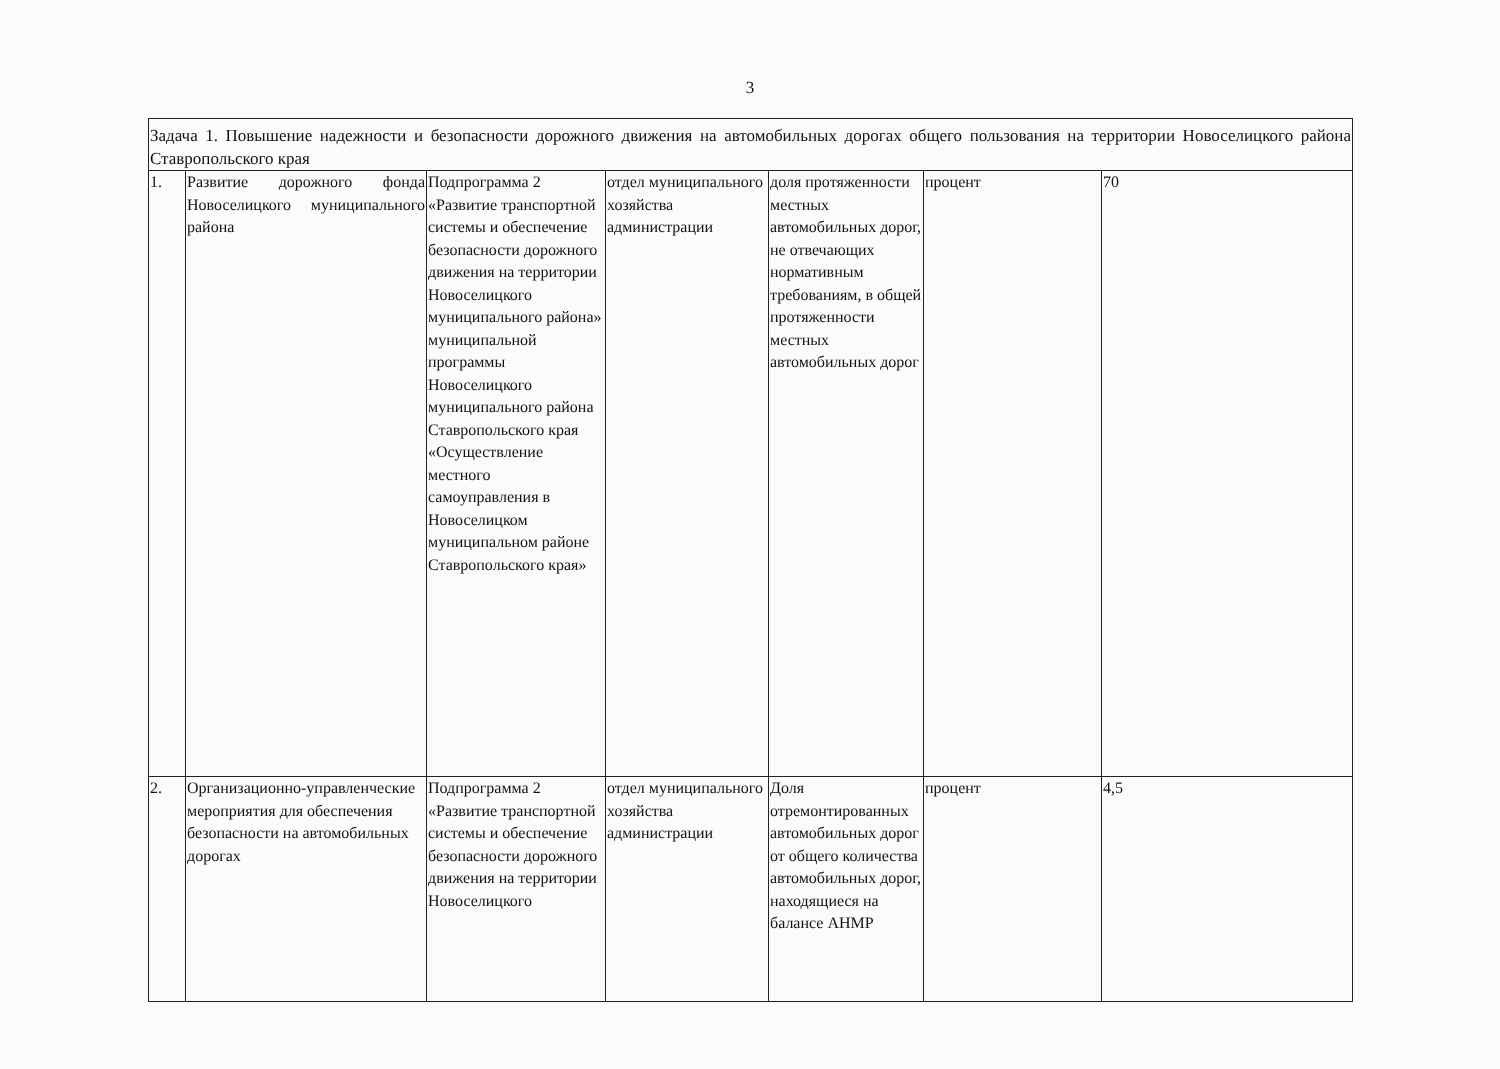3
| Задача 1. Повышение надежности и безопасности дорожного движения на автомобильных дорогах общего пользования на территории Новоселицкого района Ставропольского края | | | | | | |
| 1. | Развитие дорожного фонда Новоселицкого муниципального района | Подпрограмма 2 «Развитие транспортной системы и обеспечение безопасности дорожного движения на территории Новоселицкого муниципального района» муниципальной программы Новоселицкого муниципального района Ставропольского края «Осуществление местного самоуправления в Новоселицком муниципальном районе Ставропольского края» | отдел муниципального хозяйства администрации | доля протяженности местных автомобильных дорог, не отвечающих нормативным требованиям, в общей протяженности местных автомобильных дорог | процент | 70 |
| 2. | Организационно-управленческие мероприятия для обеспечения безопасности на автомобильных дорогах | Подпрограмма 2 «Развитие транспортной системы и обеспечение безопасности дорожного движения на территории Новоселицкого | отдел муниципального хозяйства администрации | Доля отремонтированных автомобильных дорог от общего количества автомобильных дорог, находящиеся на балансе АНМР | процент | 4,5 |